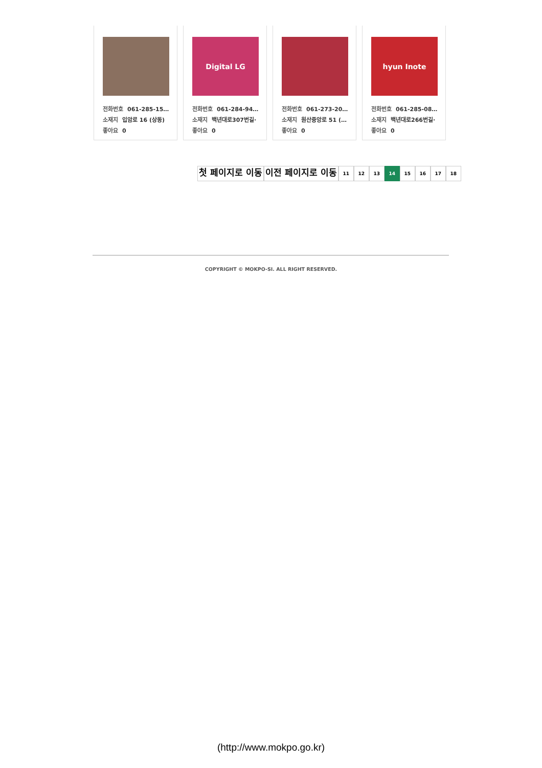전화번호 061-285-15…
소재지 입암로 16 (상동)
좋아요 0
Digital LG
전화번호 061-284-94…
소재지 백년대로307번길·
좋아요 0
전화번호 061-273-20…
소재지 원산중앙로 51 (…
좋아요 0
hyun Inote
전화번호 061-285-08…
소재지 백년대로266번길·
좋아요 0
첫 페이지로 이동 이전 페이지로 이동
11 12 13 14 15 16 17 18
COPYRIGHT © MOKPO-SI. ALL RIGHT RESERVED.
(http://www.mokpo.go.kr)